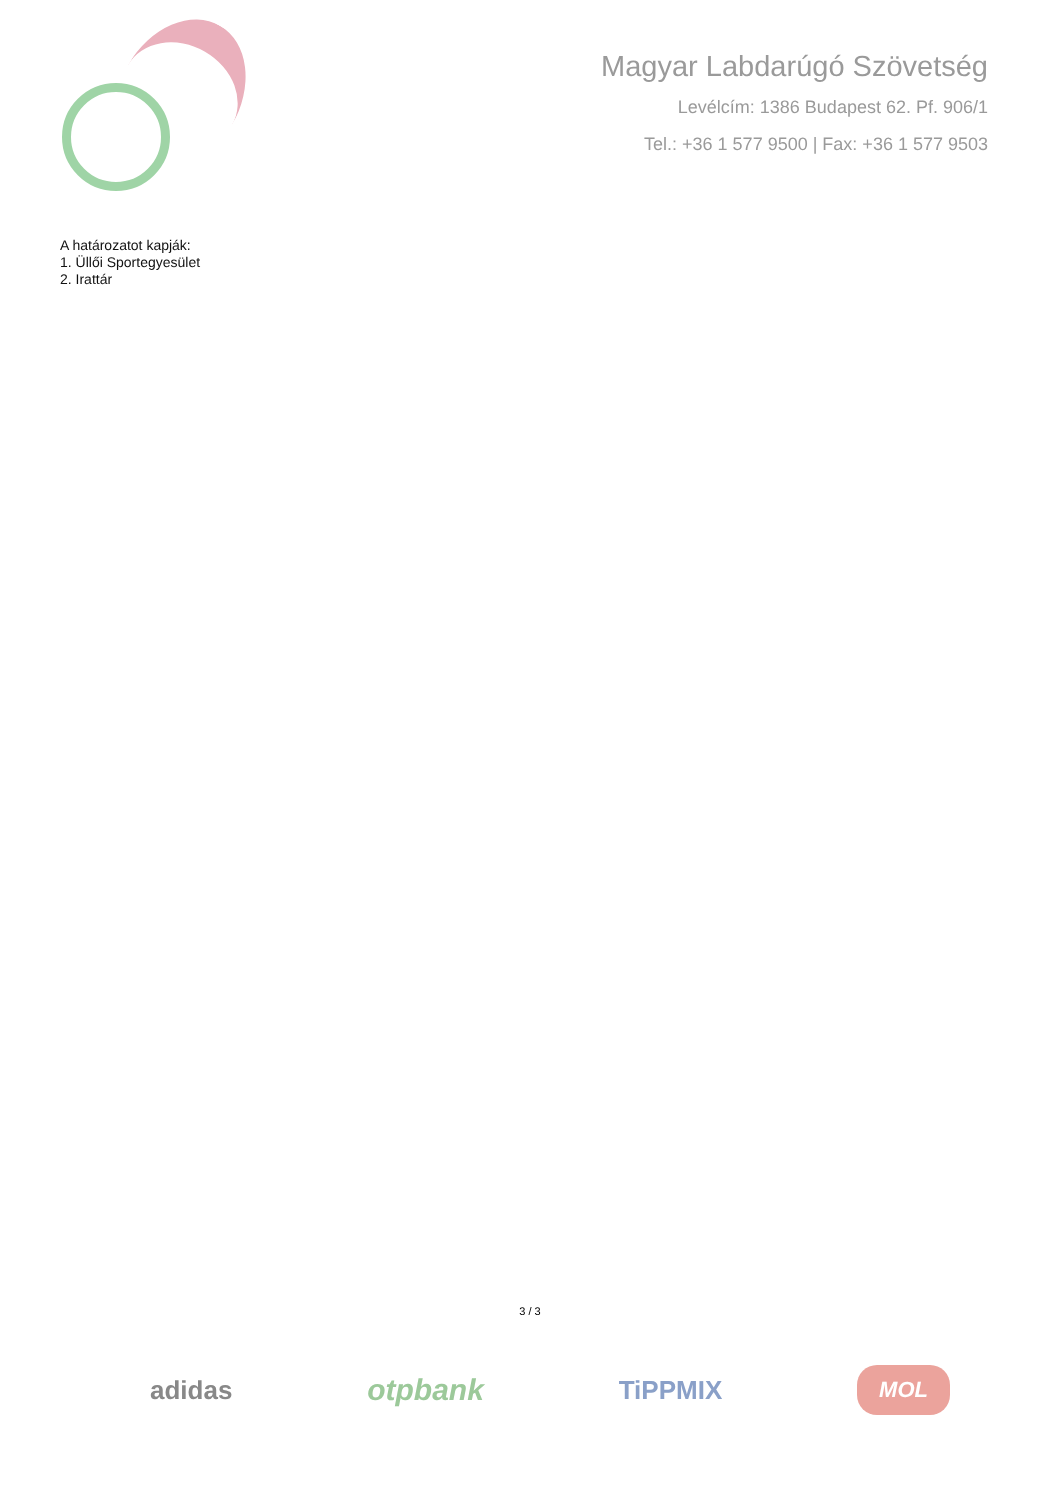Magyar Labdarúgó Szövetség
Levélcím: 1386 Budapest 62. Pf. 906/1
Tel.: +36 1 577 9500 | Fax: +36 1 577 9503
A határozatot kapják:
1. Üllői Sportegyesület
2. Irattár
3 / 3
adidas otpbank TiPPMIX MOL